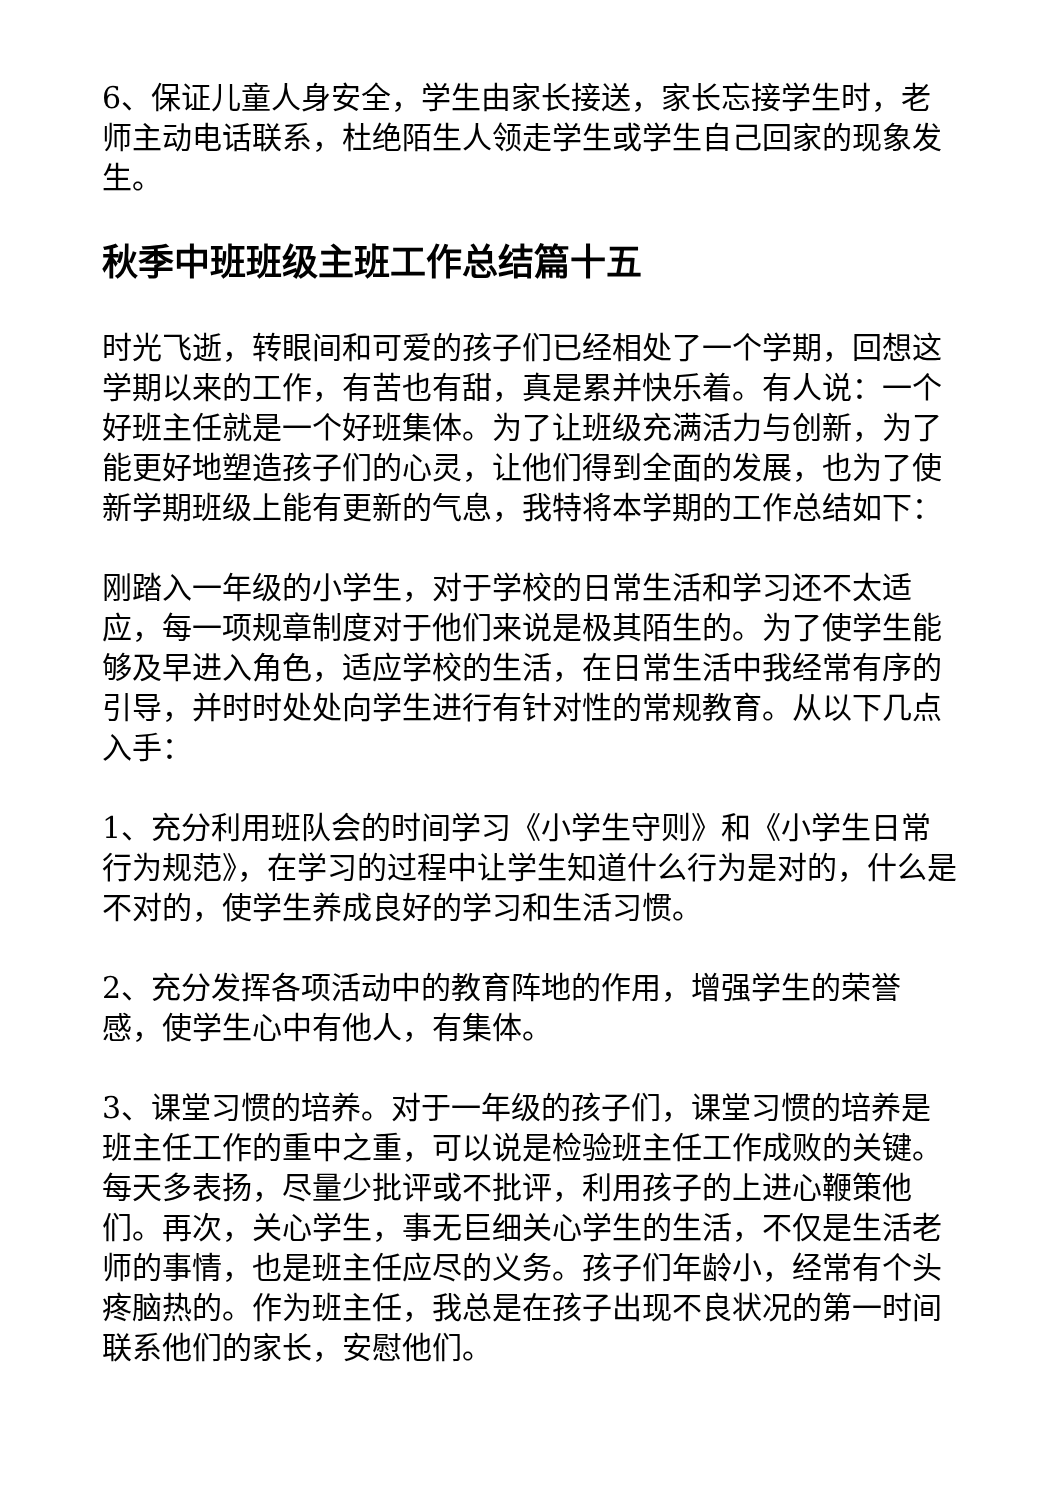6、保证儿童人身安全，学生由家长接送，家长忘接学生时，老师主动电话联系，杜绝陌生人领走学生或学生自己回家的现象发生。
秋季中班班级主班工作总结篇十五
时光飞逝，转眼间和可爱的孩子们已经相处了一个学期，回想这学期以来的工作，有苦也有甜，真是累并快乐着。有人说：一个好班主任就是一个好班集体。为了让班级充满活力与创新，为了能更好地塑造孩子们的心灵，让他们得到全面的发展，也为了使新学期班级上能有更新的气息，我特将本学期的工作总结如下：
刚踏入一年级的小学生，对于学校的日常生活和学习还不太适应，每一项规章制度对于他们来说是极其陌生的。为了使学生能够及早进入角色，适应学校的生活，在日常生活中我经常有序的引导，并时时处处向学生进行有针对性的常规教育。从以下几点入手：
1、充分利用班队会的时间学习《小学生守则》和《小学生日常行为规范》，在学习的过程中让学生知道什么行为是对的，什么是不对的，使学生养成良好的学习和生活习惯。
2、充分发挥各项活动中的教育阵地的作用，增强学生的荣誉感，使学生心中有他人，有集体。
3、课堂习惯的培养。对于一年级的孩子们，课堂习惯的培养是班主任工作的重中之重，可以说是检验班主任工作成败的关键。每天多表扬，尽量少批评或不批评，利用孩子的上进心鞭策他们。再次，关心学生，事无巨细关心学生的生活，不仅是生活老师的事情，也是班主任应尽的义务。孩子们年龄小，经常有个头疼脑热的。作为班主任，我总是在孩子出现不良状况的第一时间联系他们的家长，安慰他们。